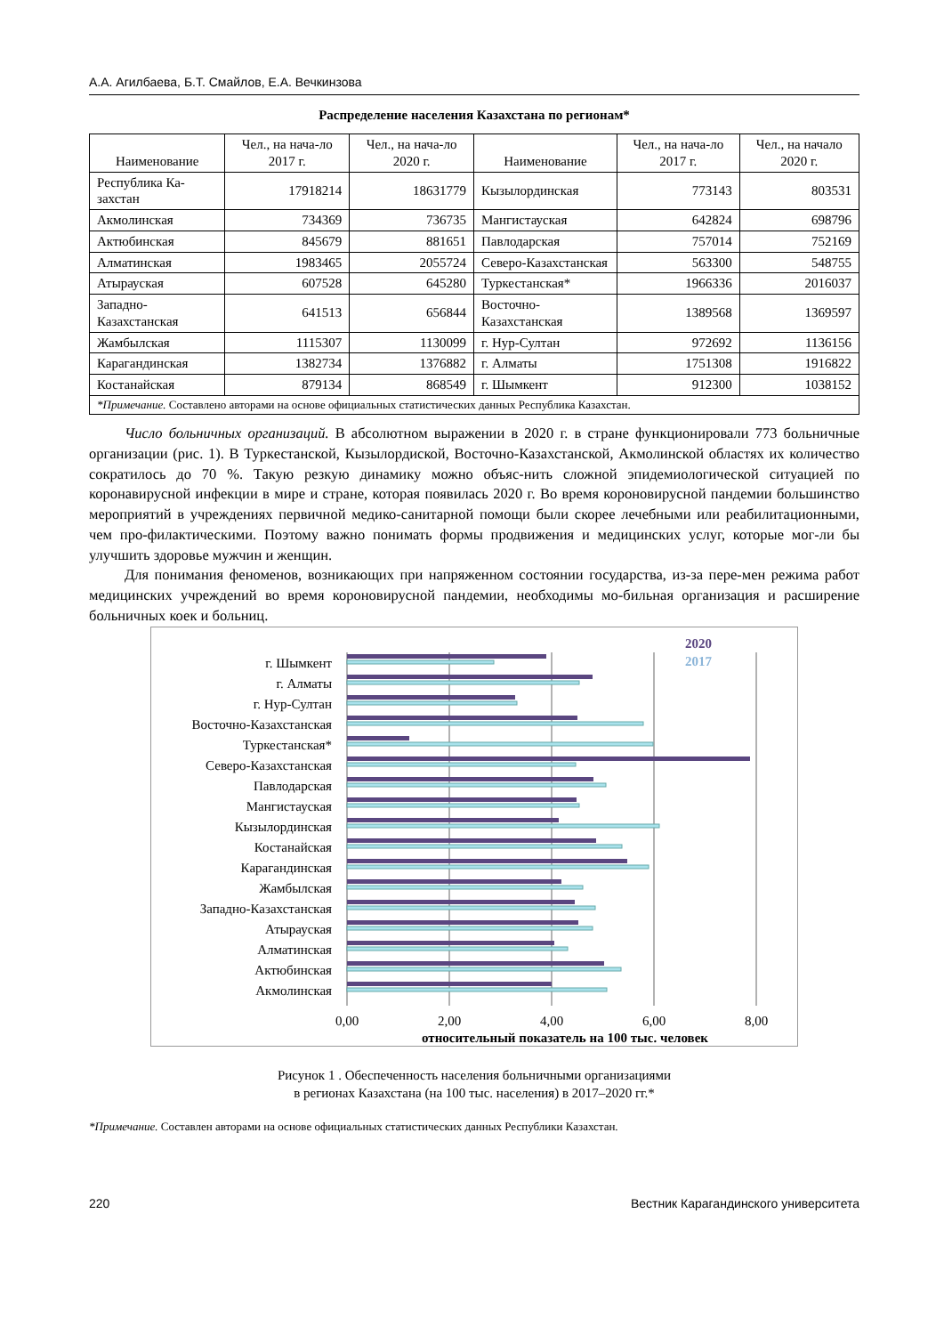А.А. Агилбаева, Б.Т. Смайлов, Е.А. Вечкинзова
Распределение населения Казахстана по регионам*
| Наименование | Чел., на нача-ло 2017 г. | Чел., на нача-ло 2020 г. | Наименование | Чел., на нача-ло 2017 г. | Чел., на начало 2020 г. |
| --- | --- | --- | --- | --- | --- |
| Республика Ка-захстан | 17918214 | 18631779 | Кызылординская | 773143 | 803531 |
| Акмолинская | 734369 | 736735 | Мангистауская | 642824 | 698796 |
| Актюбинская | 845679 | 881651 | Павлодарская | 757014 | 752169 |
| Алматинская | 1983465 | 2055724 | Северо-Казахстанская | 563300 | 548755 |
| Атырауская | 607528 | 645280 | Туркестанская* | 1966336 | 2016037 |
| Западно-Казахстанская | 641513 | 656844 | Восточно-Казахстанская | 1389568 | 1369597 |
| Жамбылская | 1115307 | 1130099 | г. Нур-Султан | 972692 | 1136156 |
| Карагандинская | 1382734 | 1376882 | г. Алматы | 1751308 | 1916822 |
| Костанайская | 879134 | 868549 | г. Шымкент | 912300 | 1038152 |
| *Примечание. Составлено авторами на основе официальных статистических данных Республика Казахстан. | | | | | |
Число больничных организаций. В абсолютном выражении в 2020 г. в стране функционировали 773 больничные организации (рис. 1). В Туркестанской, Кызылордиской, Восточно-Казахстанской, Акмолинской областях их количество сократилось до 70 %. Такую резкую динамику можно объяс-нить сложной эпидемиологической ситуацией по коронавирусной инфекции в мире и стране, которая появилась 2020 г. Во время короновирусной пандемии большинство мероприятий в учреждениях первичной медико-санитарной помощи были скорее лечебными или реабилитационными, чем про-филактическими. Поэтому важно понимать формы продвижения и медицинских услуг, которые мог-ли бы улучшить здоровье мужчин и женщин.
Для понимания феноменов, возникающих при напряженном состоянии государства, из-за пере-мен режима работ медицинских учреждений во время короновирусной пандемии, необходимы мо-бильная организация и расширение больничных коек и больниц.
г. Шымкент
г. Алматы
г. Нур-Султан
Восточно-Казахстанская
Туркестанская*
Северо-Казахстанская
Павлодарская
Мангистауская
Кызылординская
Костанайская
Карагандинская
Жамбылская
Западно-Казахстанская
Атырауская
Алматинская
Актюбинская
Акмолинская
0,00
2,00
4,00
6,00
8,00
относительный показатель на 100 тыс. человек
2020
2017
Рисунок 1 . Обеспеченность населения больничными организациями
в регионах Казахстана (на 100 тыс. населения) в 2017–2020 гг.*
*Примечание. Составлен авторами на основе официальных статистических данных Республики Казахстан.
220 Вестник Карагандинского университета